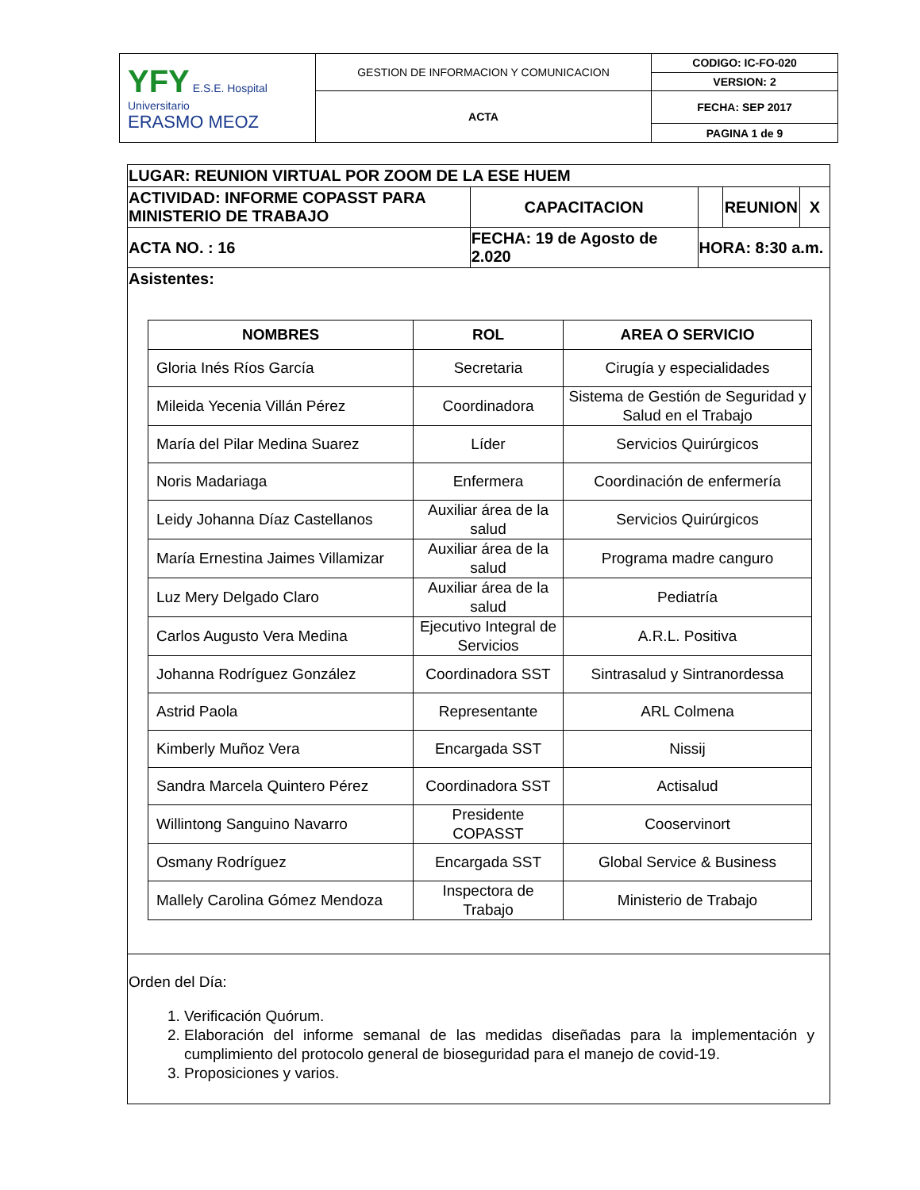| YFY E.S.E. Hospital Universitario ERASMO MEOZ | GESTION DE INFORMACION Y COMUNICACION | CODIGO: IC-FO-020 |
| | | VERSION: 2 |
| | ACTA | FECHA: SEP 2017 |
| | | PAGINA 1 de 9 |
| LUGAR: REUNION VIRTUAL POR ZOOM DE LA ESE HUEM | | | | | |
| ACTIVIDAD: INFORME COPASST PARA MINISTERIO DE TRABAJO | | CAPACITACION | | REUNION | X |
| ACTA NO. : 16 | FECHA: 19 de Agosto de 2.020 | | HORA: 8:30 a.m. | | |
| Asistentes: / NOMBRES / ROL / AREA O SERVICIO / / --- / --- / --- / / Gloria Inés Ríos García / Secretaria / Cirugía y especialidades / / Mileida Yecenia Villán Pérez / Coordinadora / Sistema de Gestión de Seguridad y Salud en el Trabajo / / María del Pilar Medina Suarez / Líder / Servicios Quirúrgicos / / Noris Madariaga / Enfermera / Coordinación de enfermería / / Leidy Johanna Díaz Castellanos / Auxiliar área de la salud / Servicios Quirúrgicos / / María Ernestina Jaimes Villamizar / Auxiliar área de la salud / Programa madre canguro / / Luz Mery Delgado Claro / Auxiliar área de la salud / Pediatría / / Carlos Augusto Vera Medina / Ejecutivo Integral de Servicios / A.R.L. Positiva / / Johanna Rodríguez González / Coordinadora SST / Sintrasalud y Sintranordessa / / Astrid Paola / Representante / ARL Colmena / / Kimberly Muñoz Vera / Encargada SST / Nissij / / Sandra Marcela Quintero Pérez / Coordinadora SST / Actisalud / / Willintong Sanguino Navarro / Presidente COPASST / Cooservinort / / Osmany Rodríguez / Encargada SST / Global Service & Business / / Mallely Carolina Gómez Mendoza / Inspectora de Trabajo / Ministerio de Trabajo / | | | | | |
| Orden del Día: 1. Verificación Quórum. 2. Elaboración del informe semanal de las medidas diseñadas para la implementación y cumplimiento del protocolo general de bioseguridad para el manejo de covid-19. 3. Proposiciones y varios. | | | | | |